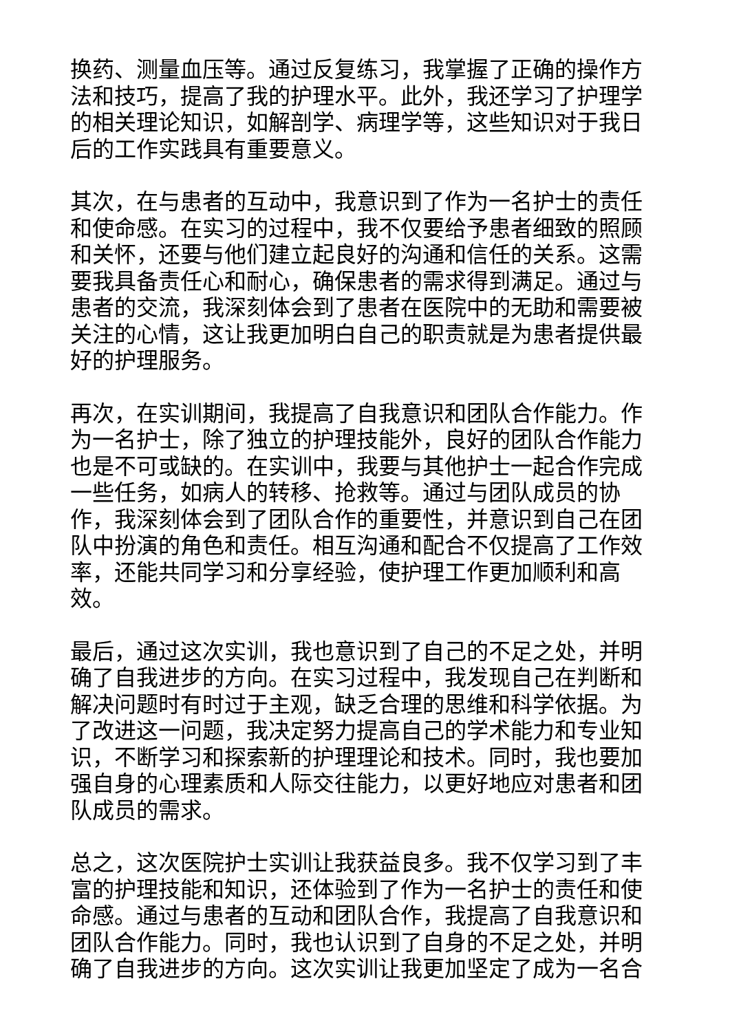换药、测量血压等。通过反复练习，我掌握了正确的操作方法和技巧，提高了我的护理水平。此外，我还学习了护理学的相关理论知识，如解剖学、病理学等，这些知识对于我日后的工作实践具有重要意义。
其次，在与患者的互动中，我意识到了作为一名护士的责任和使命感。在实习的过程中，我不仅要给予患者细致的照顾和关怀，还要与他们建立起良好的沟通和信任的关系。这需要我具备责任心和耐心，确保患者的需求得到满足。通过与患者的交流，我深刻体会到了患者在医院中的无助和需要被关注的心情，这让我更加明白自己的职责就是为患者提供最好的护理服务。
再次，在实训期间，我提高了自我意识和团队合作能力。作为一名护士，除了独立的护理技能外，良好的团队合作能力也是不可或缺的。在实训中，我要与其他护士一起合作完成一些任务，如病人的转移、抢救等。通过与团队成员的协作，我深刻体会到了团队合作的重要性，并意识到自己在团队中扮演的角色和责任。相互沟通和配合不仅提高了工作效率，还能共同学习和分享经验，使护理工作更加顺利和高效。
最后，通过这次实训，我也意识到了自己的不足之处，并明确了自我进步的方向。在实习过程中，我发现自己在判断和解决问题时有时过于主观，缺乏合理的思维和科学依据。为了改进这一问题，我决定努力提高自己的学术能力和专业知识，不断学习和探索新的护理理论和技术。同时，我也要加强自身的心理素质和人际交往能力，以更好地应对患者和团队成员的需求。
总之，这次医院护士实训让我获益良多。我不仅学习到了丰富的护理技能和知识，还体验到了作为一名护士的责任和使命感。通过与患者的互动和团队合作，我提高了自我意识和团队合作能力。同时，我也认识到了自身的不足之处，并明确了自我进步的方向。这次实训让我更加坚定了成为一名合